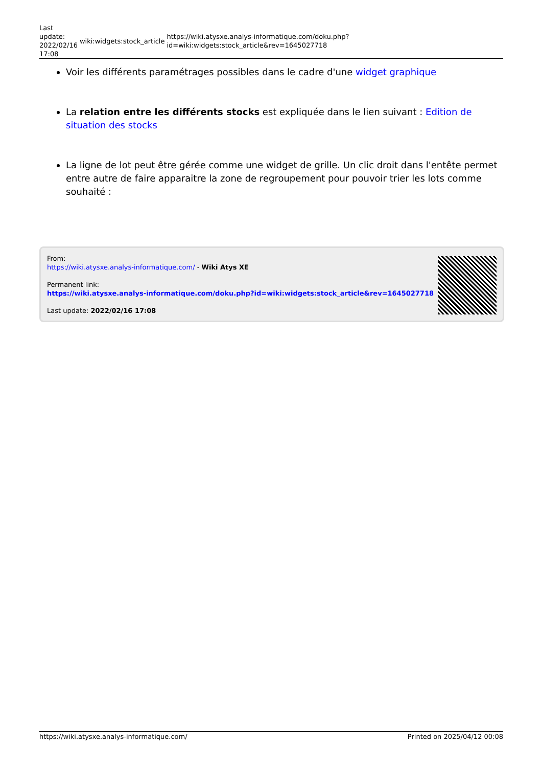Last
update:
2022/02/16
17:08
wiki:widgets:stock_article
https://wiki.atysxe.analys-informatique.com/doku.php?id=wiki:widgets:stock_article&rev=1645027718
Voir les différents paramétrages possibles dans le cadre d'une widget graphique
La relation entre les différents stocks est expliquée dans le lien suivant : Edition de situation des stocks
La ligne de lot peut être gérée comme une widget de grille. Un clic droit dans l'entête permet entre autre de faire apparaitre la zone de regroupement pour pouvoir trier les lots comme souhaité :
From:
https://wiki.atysxe.analys-informatique.com/ - Wiki Atys XE
Permanent link:
https://wiki.atysxe.analys-informatique.com/doku.php?id=wiki:widgets:stock_article&rev=1645027718
Last update: 2022/02/16 17:08
https://wiki.atysxe.analys-informatique.com/ Printed on 2025/04/12 00:08